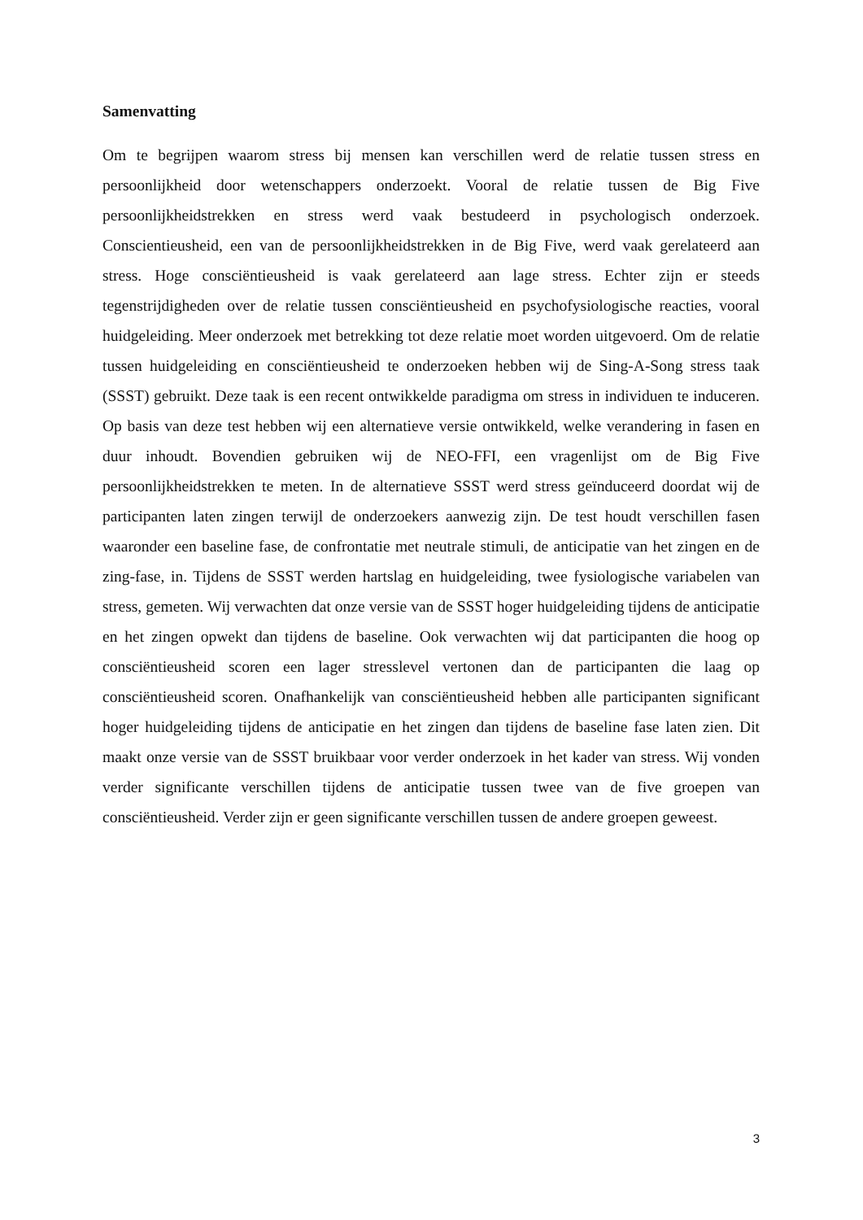Samenvatting
Om te begrijpen waarom stress bij mensen kan verschillen werd de relatie tussen stress en persoonlijkheid door wetenschappers onderzoekt. Vooral de relatie tussen de Big Five persoonlijkheidstrekken en stress werd vaak bestudeerd in psychologisch onderzoek. Conscientieusheid, een van de persoonlijkheidstrekken in de Big Five, werd vaak gerelateerd aan stress. Hoge consciëntieusheid is vaak gerelateerd aan lage stress. Echter zijn er steeds tegenstrijdigheden over de relatie tussen consciëntieusheid en psychofysiologische reacties, vooral huidgeleiding. Meer onderzoek met betrekking tot deze relatie moet worden uitgevoerd. Om de relatie tussen huidgeleiding en consciëntieusheid te onderzoeken hebben wij de Sing-A-Song stress taak (SSST) gebruikt. Deze taak is een recent ontwikkelde paradigma om stress in individuen te induceren. Op basis van deze test hebben wij een alternatieve versie ontwikkeld, welke verandering in fasen en duur inhoudt. Bovendien gebruiken wij de NEO-FFI, een vragenlijst om de Big Five persoonlijkheidstrekken te meten. In de alternatieve SSST werd stress geïnduceerd doordat wij de participanten laten zingen terwijl de onderzoekers aanwezig zijn. De test houdt verschillen fasen waaronder een baseline fase, de confrontatie met neutrale stimuli, de anticipatie van het zingen en de zing-fase, in. Tijdens de SSST werden hartslag en huidgeleiding, twee fysiologische variabelen van stress, gemeten. Wij verwachten dat onze versie van de SSST hoger huidgeleiding tijdens de anticipatie en het zingen opwekt dan tijdens de baseline. Ook verwachten wij dat participanten die hoog op consciëntieusheid scoren een lager stresslevel vertonen dan de participanten die laag op consciëntieusheid scoren. Onafhankelijk van consciëntieusheid hebben alle participanten significant hoger huidgeleiding tijdens de anticipatie en het zingen dan tijdens de baseline fase laten zien. Dit maakt onze versie van de SSST bruikbaar voor verder onderzoek in het kader van stress. Wij vonden verder significante verschillen tijdens de anticipatie tussen twee van de five groepen van consciëntieusheid. Verder zijn er geen significante verschillen tussen de andere groepen geweest.
3